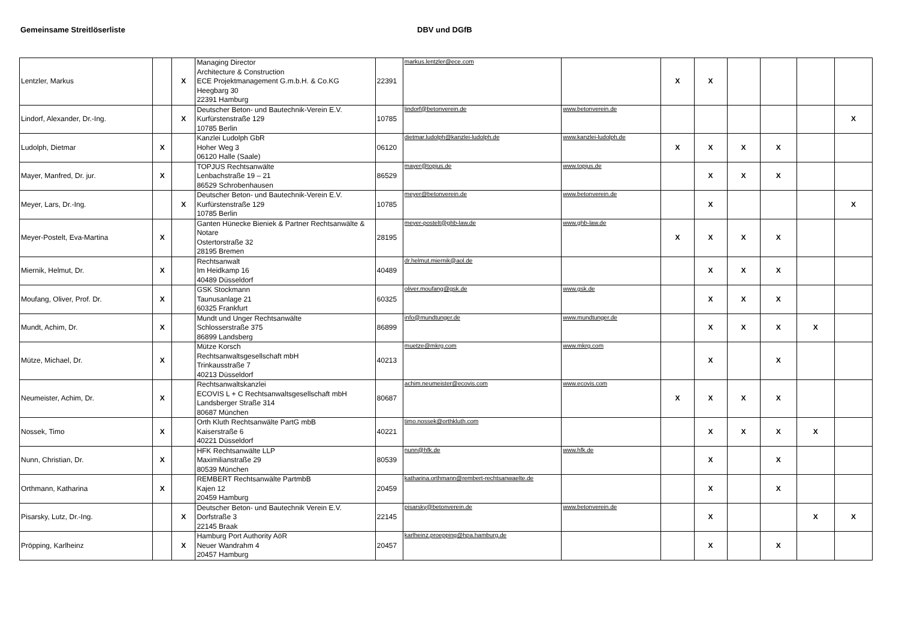Gemeinsame Streitlöserliste DBV und DGfB
| Lentzler, Markus | | X | Managing Director Architecture & Construction ECE Projektmanagement G.m.b.H. & Co.KG Heegbarg 30 22391 Hamburg | 22391 | markus.lentzler@ece.com | | X | X | | | | |
| Lindorf, Alexander, Dr.-Ing. | | X | Deutscher Beton- und Bautechnik-Verein E.V. Kurfürstenstraße 129 10785 Berlin | 10785 | lindorf@betonverein.de | www.betonverein.de | | | | | | X |
| Ludolph, Dietmar | X | | Kanzlei Ludolph GbR Hoher Weg 3 06120 Halle (Saale) | 06120 | dietmar.ludolph@kanzlei-ludolph.de | www.kanzlei-ludolph.de | X | X | X | X | | |
| Mayer, Manfred, Dr. jur. | X | | TOPJUS Rechtsanwälte Lenbachstraße 19 – 21 86529 Schrobenhausen | 86529 | mayer@topjus.de | www.topjus.de | | X | X | X | | |
| Meyer, Lars, Dr.-Ing. | | X | Deutscher Beton- und Bautechnik-Verein E.V. Kurfürstenstraße 129 10785 Berlin | 10785 | meyer@betonverein.de | www.betonverein.de | | X | | | | X |
| Meyer-Postelt, Eva-Martina | X | | Ganten Hünecke Bieniek & Partner Rechtsanwälte & Notare Ostertorstraße 32 28195 Bremen | 28195 | meyer-postelt@ghb-law.de | www.ghb-law.de | X | X | X | X | | |
| Miernik, Helmut, Dr. | X | | Rechtsanwalt Im Heidkamp 16 40489 Düsseldorf | 40489 | dr.helmut.miernik@aol.de | | | X | X | X | | |
| Moufang, Oliver, Prof. Dr. | X | | GSK Stockmann Taunusanlage 21 60325 Frankfurt | 60325 | oliver.moufang@gsk.de | www.gsk.de | | X | X | X | | |
| Mundt, Achim, Dr. | X | | Mundt und Unger Rechtsanwälte Schlosserstraße 375 86899 Landsberg | 86899 | info@mundtunger.de | www.mundtunger.de | | X | X | X | X | |
| Mütze, Michael, Dr. | X | | Mütze Korsch Rechtsanwaltsgesellschaft mbH Trinkausstraße 7 40213 Düsseldorf | 40213 | muetze@mkrg.com | www.mkrg.com | | X | | X | | |
| Neumeister, Achim, Dr. | X | | Rechtsanwaltskanzlei ECOVIS L + C Rechtsanwaltsgesellschaft mbH Landsberger Straße 314 80687 München | 80687 | achim.neumeister@ecovis.com | www.ecovis.com | X | X | X | X | | |
| Nossek, Timo | X | | Orth Kluth Rechtsanwälte PartG mbB Kaiserstraße 6 40221 Düsseldorf | 40221 | timo.nossek@orthkluth.com | | | X | X | X | X | |
| Nunn, Christian, Dr. | X | | HFK Rechtsanwälte LLP Maximilianstraße 29 80539 München | 80539 | nunn@hfk.de | www.hfk.de | | X | | X | | |
| Orthmann, Katharina | X | | REMBERT Rechtsanwälte PartmbB Kajen 12 20459 Hamburg | 20459 | katharina.orthmann@rembert-rechtsanwaelte.de | | | X | | X | | |
| Pisarsky, Lutz, Dr.-Ing. | | X | Deutscher Beton- und Bautechnik Verein E.V. Dorfstraße 3 22145 Braak | 22145 | pisarsky@betonverein.de | www.betonverein.de | | X | | | X | X |
| Pröpping, Karlheinz | | X | Hamburg Port Authority AöR Neuer Wandrahm 4 20457 Hamburg | 20457 | karlheinz.proepping@hpa.hamburg.de | | | X | | X | | |